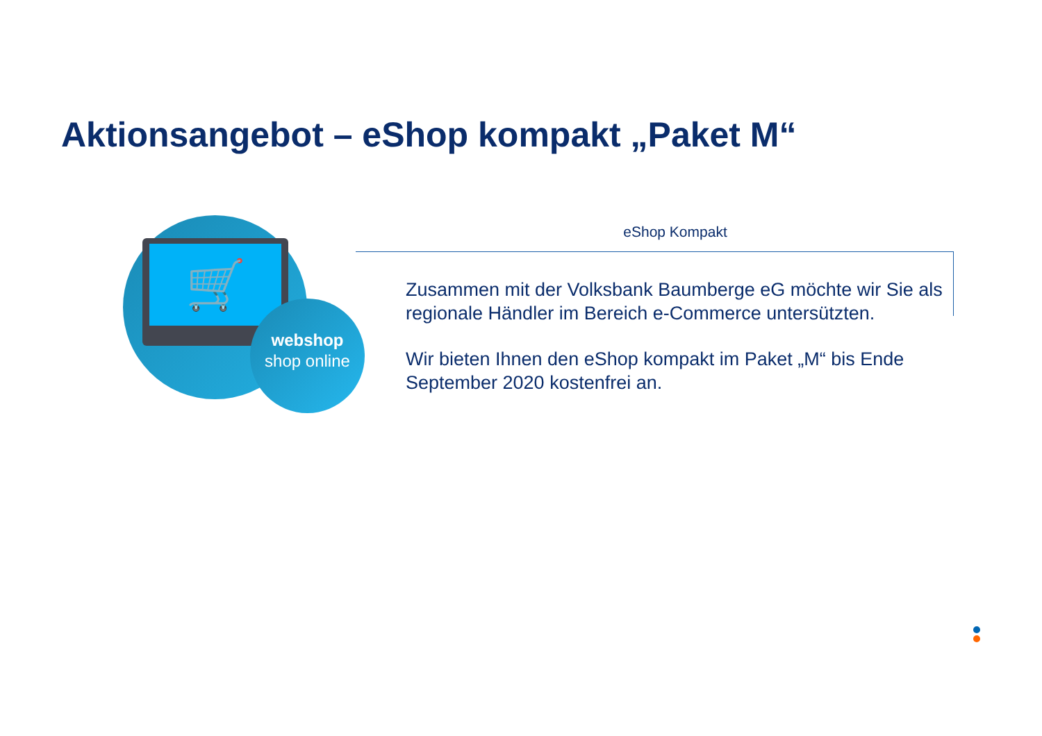Aktionsangebot – eShop kompakt „Paket M“
🛒
webshop
shop online
eShop Kompakt
Zusammen mit der Volksbank Baumberge eG möchte wir Sie als regionale Händler im Bereich e-Commerce untersützten.
Wir bieten Ihnen den eShop kompakt im Paket „M“ bis Ende September 2020 kostenfrei an.